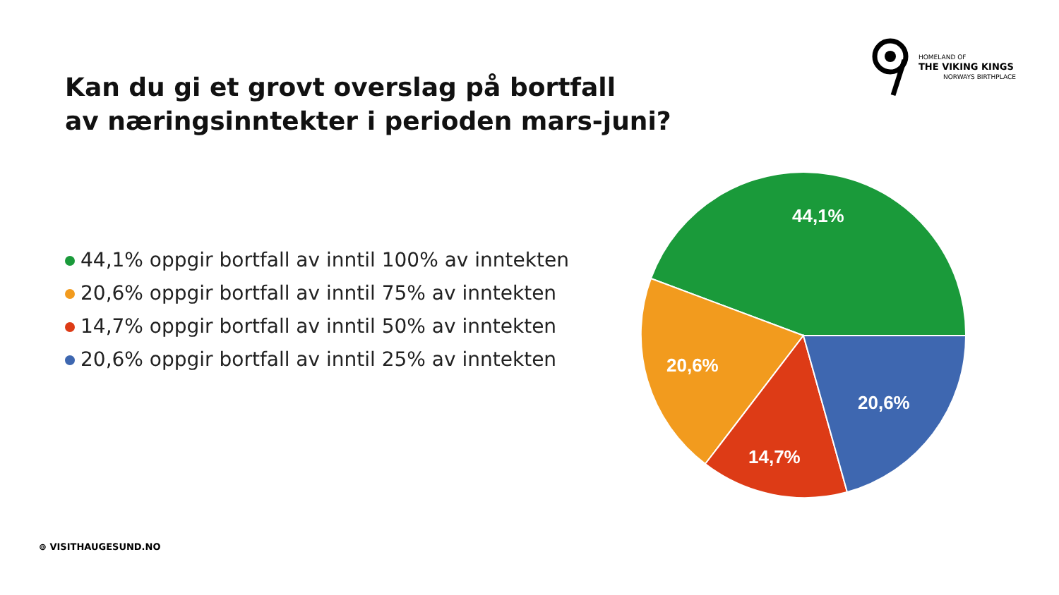HOMELAND OF
THE VIKING KINGS
NORWAYS BIRTHPLACE
Kan du gi et grovt overslag på bortfall
av næringsinntekter i perioden mars-juni?
44,1% oppgir bortfall av inntil 100% av inntekten
20,6% oppgir bortfall av inntil 75% av inntekten
14,7% oppgir bortfall av inntil 50% av inntekten
20,6% oppgir bortfall av inntil 25% av inntekten
44,1%
20,6%
14,7%
20,6%
⊚ VISITHAUGESUND.NO